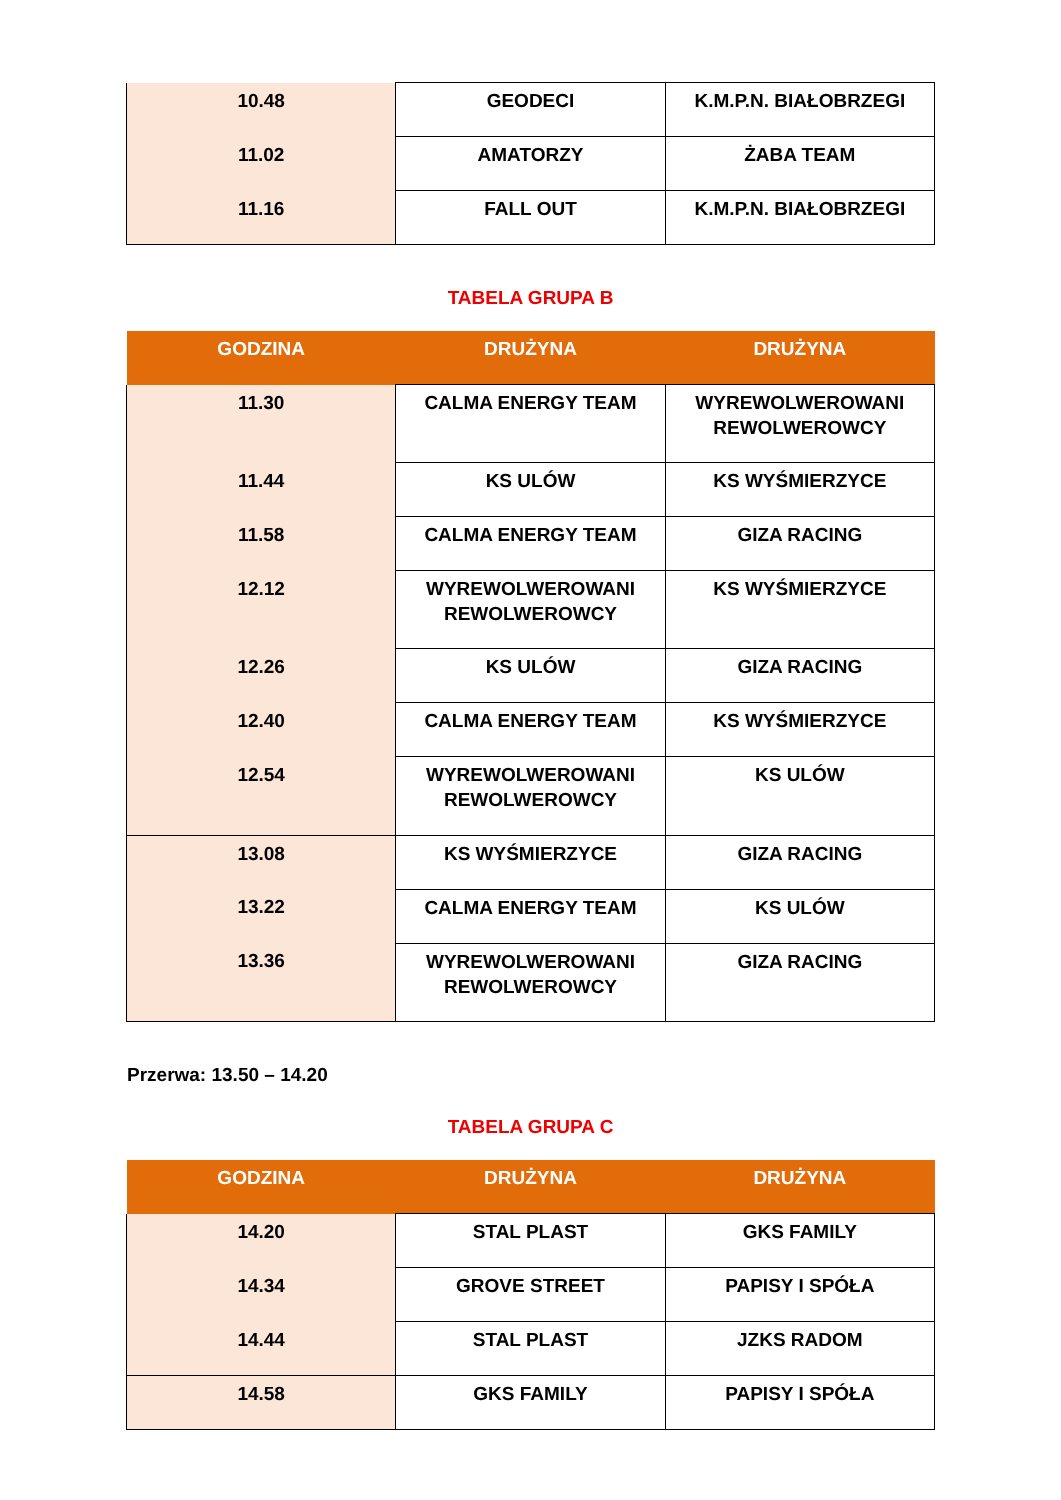| 10.48 | GEODECI | K.M.P.N. BIAŁOBRZEGI |
| 11.02 | AMATORZY | ŻABA TEAM |
| 11.16 | FALL OUT | K.M.P.N. BIAŁOBRZEGI |
TABELA GRUPA B
| GODZINA | DRUŻYNA | DRUŻYNA |
| --- | --- | --- |
| 11.30 | CALMA ENERGY TEAM | WYREWOLWEROWANI REWOLWEROWCY |
| 11.44 | KS ULÓW | KS WYŚMIERZYCE |
| 11.58 | CALMA ENERGY TEAM | GIZA RACING |
| 12.12 | WYREWOLWEROWANI REWOLWEROWCY | KS WYŚMIERZYCE |
| 12.26 | KS ULÓW | GIZA RACING |
| 12.40 | CALMA ENERGY TEAM | KS WYŚMIERZYCE |
| 12.54 | WYREWOLWEROWANI REWOLWEROWCY | KS ULÓW |
| 13.08 | KS WYŚMIERZYCE | GIZA RACING |
| 13.22 | CALMA ENERGY TEAM | KS ULÓW |
| 13.36 | WYREWOLWEROWANI REWOLWEROWCY | GIZA RACING |
Przerwa: 13.50 – 14.20
TABELA GRUPA C
| GODZINA | DRUŻYNA | DRUŻYNA |
| --- | --- | --- |
| 14.20 | STAL PLAST | GKS FAMILY |
| 14.34 | GROVE STREET | PAPISY I SPÓŁA |
| 14.44 | STAL PLAST | JZKS RADOM |
| 14.58 | GKS FAMILY | PAPISY I SPÓŁA |